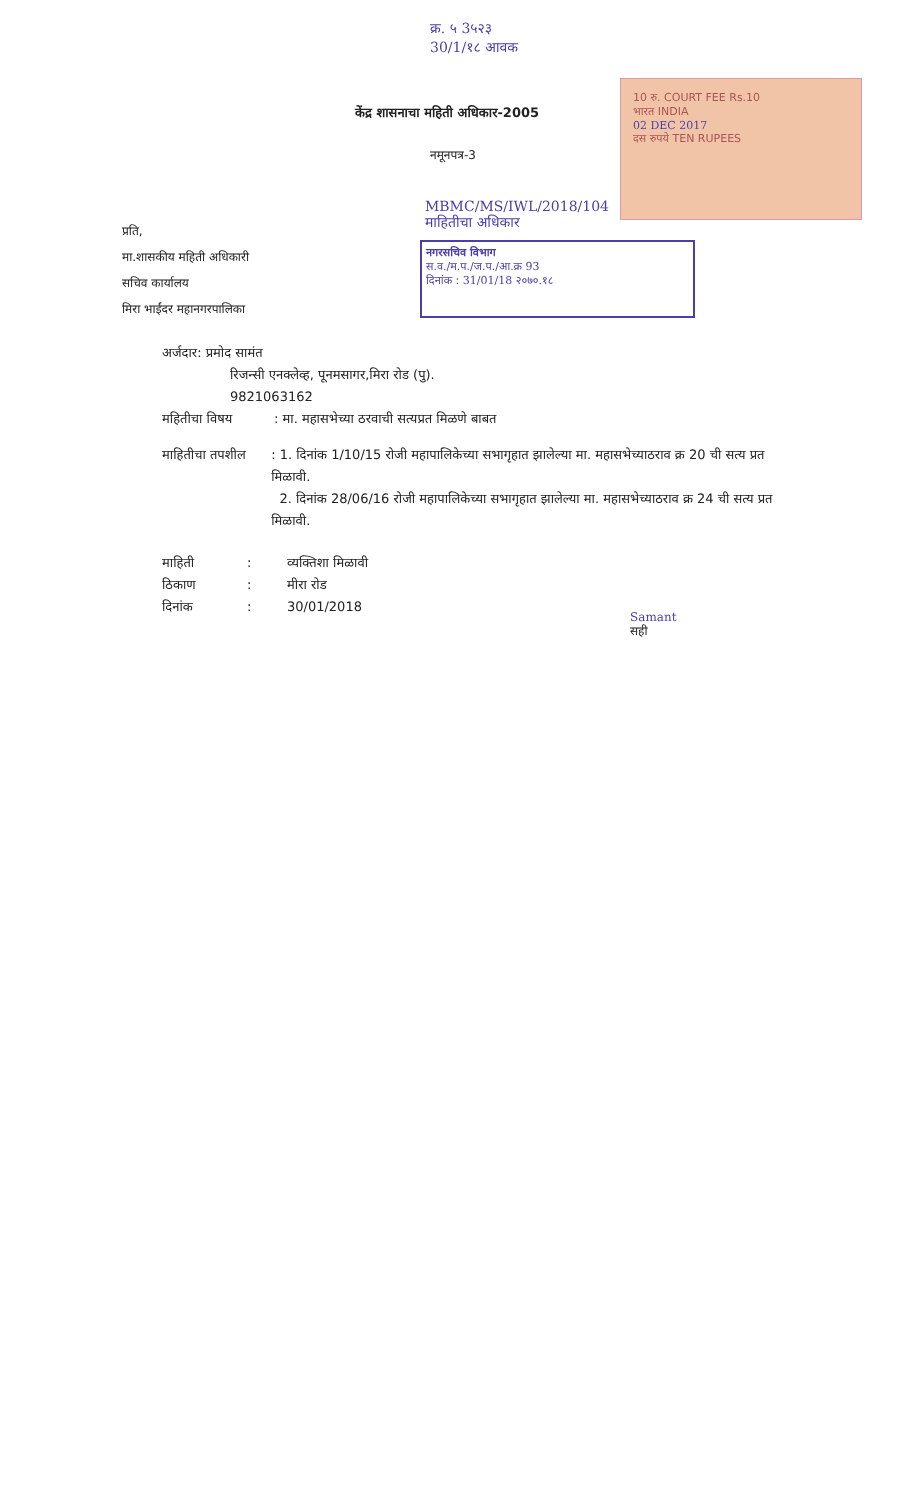क्र. ५ 3५२३
30/1/१८ आवक
केंद्र शासनाचा महिती अधिकार-2005
नमूनपत्र-3
10 रु. COURT FEE Rs.10
भारत INDIA
02 DEC 2017
दस रुपये TEN RUPEES
MBMC/MS/IWL/2018/104
माहितीचा अधिकार
नगरसचिव विभाग
स.व./म.प./ज.प./आ.क्र 93
दिनांक : 31/01/18 २०७०.१८
प्रति,
मा.शासकीय महिती अधिकारी
सचिव कार्यालय
मिरा भाईंदर महानगरपालिका
अर्जदार: प्रमोद सामंत
रिजन्सी एनक्लेव्ह, पूनमसागर,मिरा रोड (पु).
9821063162
महितीचा विषय: मा. महासभेच्या ठरवाची सत्यप्रत मिळणे बाबत
माहितीचा तपशील: 1. दिनांक 1/10/15 रोजी महापालिकेच्या सभागृहात झालेल्या मा. महासभेच्याठराव क्र 20 ची सत्य प्रत मिळावी.
2. दिनांक 28/06/16 रोजी महापालिकेच्या सभागृहात झालेल्या मा. महासभेच्याठराव क्र 24 ची सत्य प्रत मिळावी.
माहिती: व्यक्तिशा मिळावी
ठिकाण: मीरा रोड
दिनांक: 30/01/2018
Samant
सही